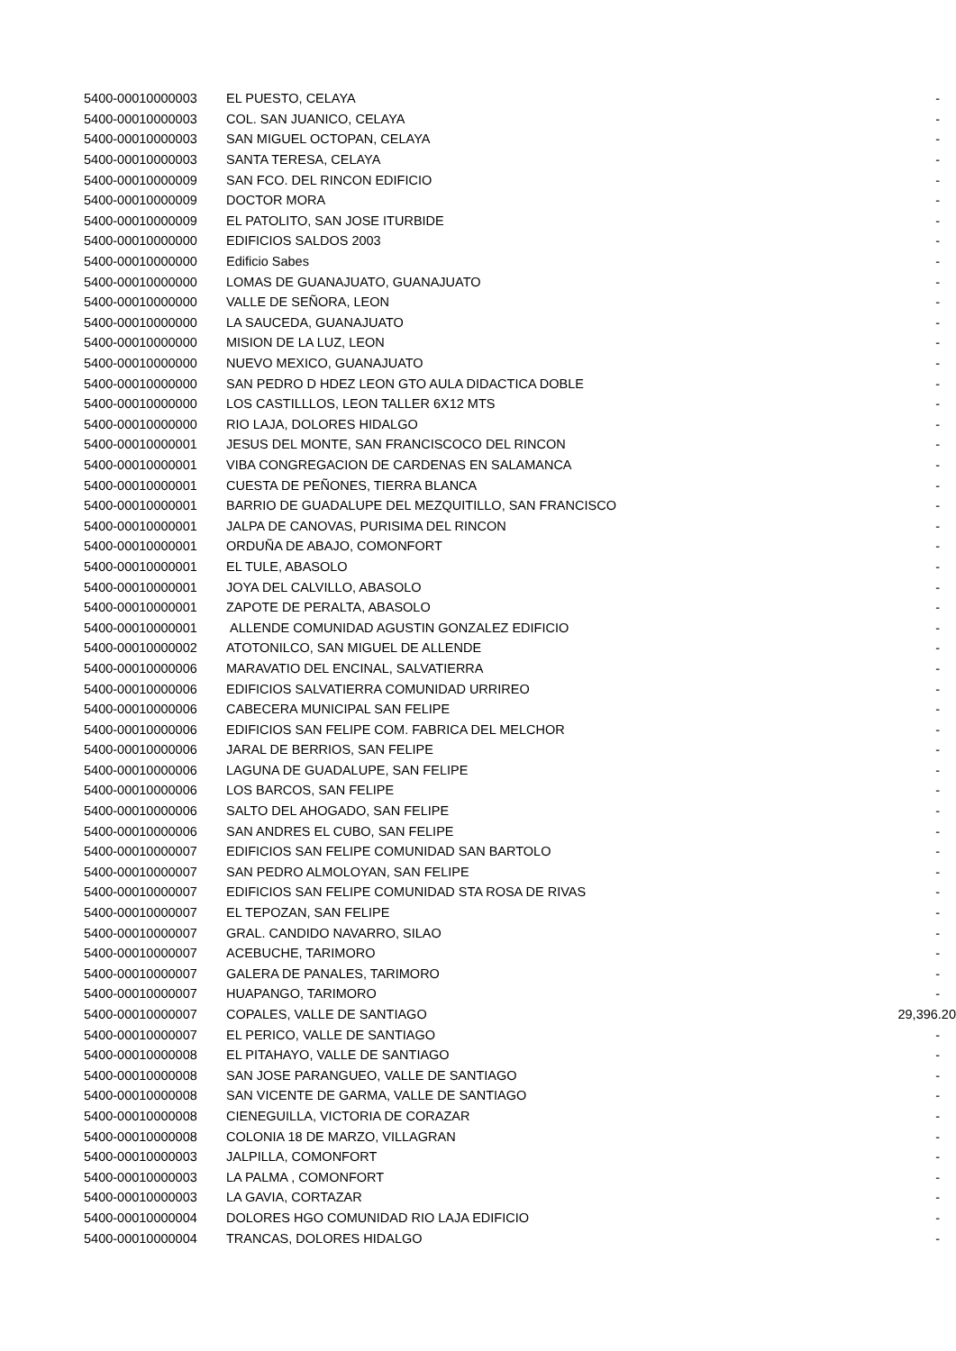| 5400-00010000003 | EL PUESTO, CELAYA | - |
| 5400-00010000003 | COL. SAN JUANICO, CELAYA | - |
| 5400-00010000003 | SAN MIGUEL OCTOPAN, CELAYA | - |
| 5400-00010000003 | SANTA TERESA, CELAYA | - |
| 5400-00010000009 | SAN FCO. DEL RINCON EDIFICIO | - |
| 5400-00010000009 | DOCTOR MORA | - |
| 5400-00010000009 | EL PATOLITO, SAN JOSE ITURBIDE | - |
| 5400-00010000000 | EDIFICIOS SALDOS 2003 | - |
| 5400-00010000000 | Edificio Sabes | - |
| 5400-00010000000 | LOMAS DE GUANAJUATO, GUANAJUATO | - |
| 5400-00010000000 | VALLE DE SEÑORA, LEON | - |
| 5400-00010000000 | LA SAUCEDA, GUANAJUATO | - |
| 5400-00010000000 | MISION DE LA LUZ, LEON | - |
| 5400-00010000000 | NUEVO MEXICO, GUANAJUATO | - |
| 5400-00010000000 | SAN PEDRO D HDEZ LEON GTO AULA DIDACTICA DOBLE | - |
| 5400-00010000000 | LOS CASTILLLOS, LEON TALLER 6X12 MTS | - |
| 5400-00010000000 | RIO LAJA, DOLORES HIDALGO | - |
| 5400-00010000001 | JESUS DEL MONTE, SAN FRANCISCOCO DEL RINCON | - |
| 5400-00010000001 | VIBA CONGREGACION DE CARDENAS EN SALAMANCA | - |
| 5400-00010000001 | CUESTA DE PEÑONES, TIERRA BLANCA | - |
| 5400-00010000001 | BARRIO DE GUADALUPE DEL MEZQUITILLO, SAN FRANCISCO | - |
| 5400-00010000001 | JALPA DE CANOVAS, PURISIMA DEL RINCON | - |
| 5400-00010000001 | ORDUÑA DE ABAJO, COMONFORT | - |
| 5400-00010000001 | EL TULE, ABASOLO | - |
| 5400-00010000001 | JOYA DEL CALVILLO, ABASOLO | - |
| 5400-00010000001 | ZAPOTE DE PERALTA, ABASOLO | - |
| 5400-00010000001 | ALLENDE COMUNIDAD AGUSTIN GONZALEZ EDIFICIO | - |
| 5400-00010000002 | ATOTONILCO, SAN MIGUEL DE ALLENDE | - |
| 5400-00010000006 | MARAVATIO DEL ENCINAL, SALVATIERRA | - |
| 5400-00010000006 | EDIFICIOS SALVATIERRA COMUNIDAD URRIREO | - |
| 5400-00010000006 | CABECERA MUNICIPAL SAN FELIPE | - |
| 5400-00010000006 | EDIFICIOS SAN FELIPE COM. FABRICA DEL MELCHOR | - |
| 5400-00010000006 | JARAL DE BERRIOS, SAN FELIPE | - |
| 5400-00010000006 | LAGUNA DE GUADALUPE, SAN FELIPE | - |
| 5400-00010000006 | LOS BARCOS, SAN FELIPE | - |
| 5400-00010000006 | SALTO DEL AHOGADO, SAN FELIPE | - |
| 5400-00010000006 | SAN ANDRES EL CUBO, SAN FELIPE | - |
| 5400-00010000007 | EDIFICIOS SAN FELIPE COMUNIDAD SAN BARTOLO | - |
| 5400-00010000007 | SAN PEDRO ALMOLOYAN, SAN FELIPE | - |
| 5400-00010000007 | EDIFICIOS SAN FELIPE COMUNIDAD STA ROSA DE RIVAS | - |
| 5400-00010000007 | EL TEPOZAN, SAN FELIPE | - |
| 5400-00010000007 | GRAL. CANDIDO NAVARRO, SILAO | - |
| 5400-00010000007 | ACEBUCHE, TARIMORO | - |
| 5400-00010000007 | GALERA DE PANALES, TARIMORO | - |
| 5400-00010000007 | HUAPANGO, TARIMORO | - |
| 5400-00010000007 | COPALES, VALLE DE SANTIAGO | 29,396.20 |
| 5400-00010000007 | EL PERICO, VALLE DE SANTIAGO | - |
| 5400-00010000008 | EL PITAHAYO, VALLE DE SANTIAGO | - |
| 5400-00010000008 | SAN JOSE PARANGUEO, VALLE DE SANTIAGO | - |
| 5400-00010000008 | SAN VICENTE DE GARMA, VALLE DE SANTIAGO | - |
| 5400-00010000008 | CIENEGUILLA, VICTORIA DE CORAZAR | - |
| 5400-00010000008 | COLONIA 18 DE MARZO, VILLAGRAN | - |
| 5400-00010000003 | JALPILLA, COMONFORT | - |
| 5400-00010000003 | LA PALMA , COMONFORT | - |
| 5400-00010000003 | LA GAVIA, CORTAZAR | - |
| 5400-00010000004 | DOLORES HGO COMUNIDAD RIO LAJA EDIFICIO | - |
| 5400-00010000004 | TRANCAS, DOLORES HIDALGO | - |